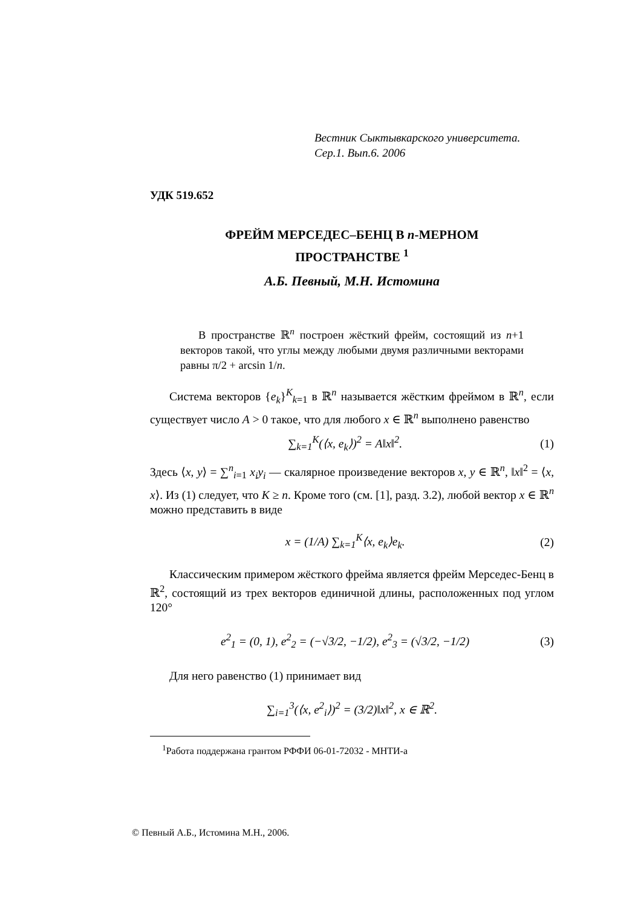Вестник Сыктывкарского университета.
Сер.1. Вып.6. 2006
УДК 519.652
ФРЕЙМ МЕРСЕДЕС–БЕНЦ В n-МЕРНОМ
ПРОСТРАНСТВЕ <sup>1</sup>
А.Б. Певный, М.Н. Истомина
В пространстве ℝ<sup>n</sup> построен жёсткий фрейм, состоящий из n+1 векторов такой, что углы между любыми двумя различными векторами равны π/2 + arcsin 1/n.
Система векторов {e<sub>k</sub>}<sup>K</sup><sub>k=1</sub> в ℝ<sup>n</sup> называется жёстким фреймом в ℝ<sup>n</sup>, если существует число A > 0 такое, что для любого x ∈ ℝ<sup>n</sup> выполнено равенство
∑<sub>k=1</sub><sup>K</sup>(⟨x, e<sub>k</sub>⟩)<sup>2</sup> = A‖x‖<sup>2</sup>. (1)
Здесь ⟨x, y⟩ = ∑<sup>n</sup><sub>i=1</sub> x<sub>i</sub>y<sub>i</sub> — скалярное произведение векторов x, y ∈ ℝ<sup>n</sup>, ‖x‖<sup>2</sup> = ⟨x, x⟩. Из (1) следует, что K ≥ n. Кроме того (см. [1], разд. 3.2), любой вектор x ∈ ℝ<sup>n</sup> можно представить в виде
x = (1/A) ∑<sub>k=1</sub><sup>K</sup>⟨x, e<sub>k</sub>⟩e<sub>k</sub>. (2)
Классическим примером жёсткого фрейма является фрейм Мерседес-Бенц в ℝ<sup>2</sup>, состоящий из трех векторов единичной длины, расположенных под углом 120°
e<sup>2</sup><sub>1</sub> = (0, 1), e<sup>2</sup><sub>2</sub> = (−√3/2, −1/2), e<sup>2</sup><sub>3</sub> = (√3/2, −1/2) (3)
Для него равенство (1) принимает вид
∑<sub>i=1</sub><sup>3</sup>(⟨x, e<sup>2</sup><sub>i</sub>⟩)<sup>2</sup> = (3/2)‖x‖<sup>2</sup>, x ∈ ℝ<sup>2</sup>.
<sup>1</sup> Работа поддержана грантом РФФИ 06-01-72032 - МНТИ-а
© Певный А.Б., Истомина М.Н., 2006.